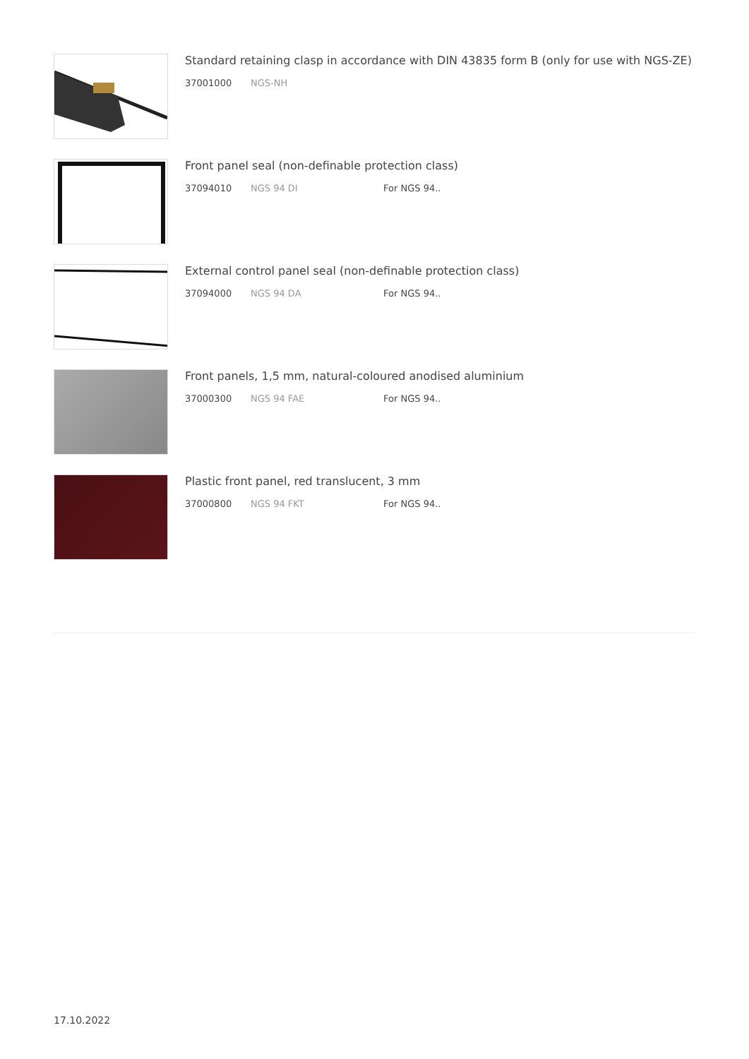Standard retaining clasp in accordance with DIN 43835 form B (only for use with NGS-ZE)
37001000 NGS-NH
Front panel seal (non-definable protection class)
37094010 NGS 94 DI For NGS 94..
External control panel seal (non-definable protection class)
37094000 NGS 94 DA For NGS 94..
Front panels, 1,5 mm, natural-coloured anodised aluminium
37000300 NGS 94 FAE For NGS 94..
Plastic front panel, red translucent, 3 mm
37000800 NGS 94 FKT For NGS 94..
17.10.2022